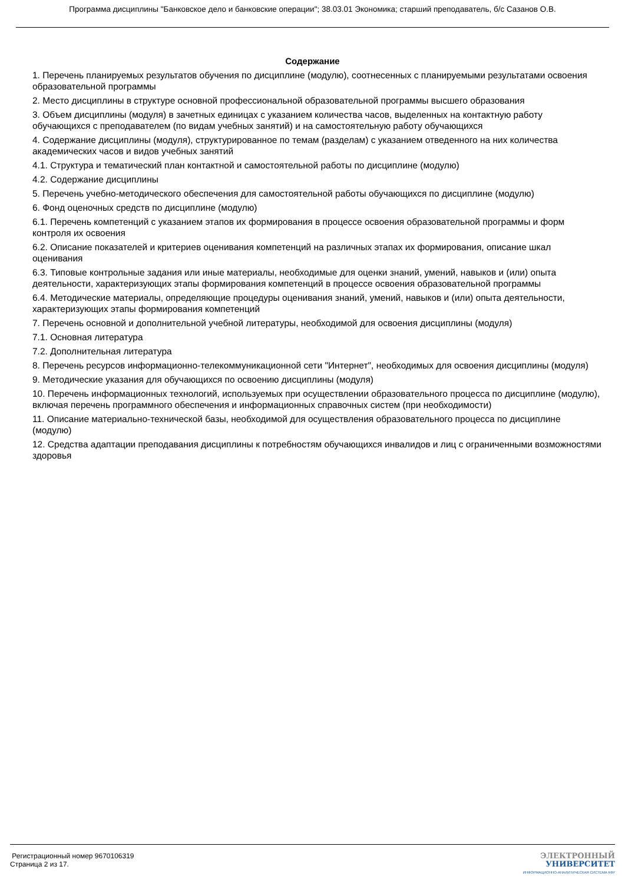Программа дисциплины "Банковское дело и банковские операции"; 38.03.01 Экономика; старший преподаватель, б/с Сазанов О.В.
Содержание
1. Перечень планируемых результатов обучения по дисциплине (модулю), соотнесенных с планируемыми результатами освоения образовательной программы
2. Место дисциплины в структуре основной профессиональной образовательной программы высшего образования
3. Объем дисциплины (модуля) в зачетных единицах с указанием количества часов, выделенных на контактную работу обучающихся с преподавателем (по видам учебных занятий) и на самостоятельную работу обучающихся
4. Содержание дисциплины (модуля), структурированное по темам (разделам) с указанием отведенного на них количества академических часов и видов учебных занятий
4.1. Структура и тематический план контактной и самостоятельной работы по дисциплине (модулю)
4.2. Содержание дисциплины
5. Перечень учебно-методического обеспечения для самостоятельной работы обучающихся по дисциплине (модулю)
6. Фонд оценочных средств по дисциплине (модулю)
6.1. Перечень компетенций с указанием этапов их формирования в процессе освоения образовательной программы и форм контроля их освоения
6.2. Описание показателей и критериев оценивания компетенций на различных этапах их формирования, описание шкал оценивания
6.3. Типовые контрольные задания или иные материалы, необходимые для оценки знаний, умений, навыков и (или) опыта деятельности, характеризующих этапы формирования компетенций в процессе освоения образовательной программы
6.4. Методические материалы, определяющие процедуры оценивания знаний, умений, навыков и (или) опыта деятельности, характеризующих этапы формирования компетенций
7. Перечень основной и дополнительной учебной литературы, необходимой для освоения дисциплины (модуля)
7.1. Основная литература
7.2. Дополнительная литература
8. Перечень ресурсов информационно-телекоммуникационной сети "Интернет", необходимых для освоения дисциплины (модуля)
9. Методические указания для обучающихся по освоению дисциплины (модуля)
10. Перечень информационных технологий, используемых при осуществлении образовательного процесса по дисциплине (модулю), включая перечень программного обеспечения и информационных справочных систем (при необходимости)
11. Описание материально-технической базы, необходимой для осуществления образовательного процесса по дисциплине (модулю)
12. Средства адаптации преподавания дисциплины к потребностям обучающихся инвалидов и лиц с ограниченными возможностями здоровья
Регистрационный номер 9670106319
Страница 2 из 17.
ЭЛЕКТРОННЫЙ
УНИВЕРСИТЕТ
ИНФОРМАЦИОННО-АНАЛИТИЧЕСКАЯ СИСТЕМА КФУ